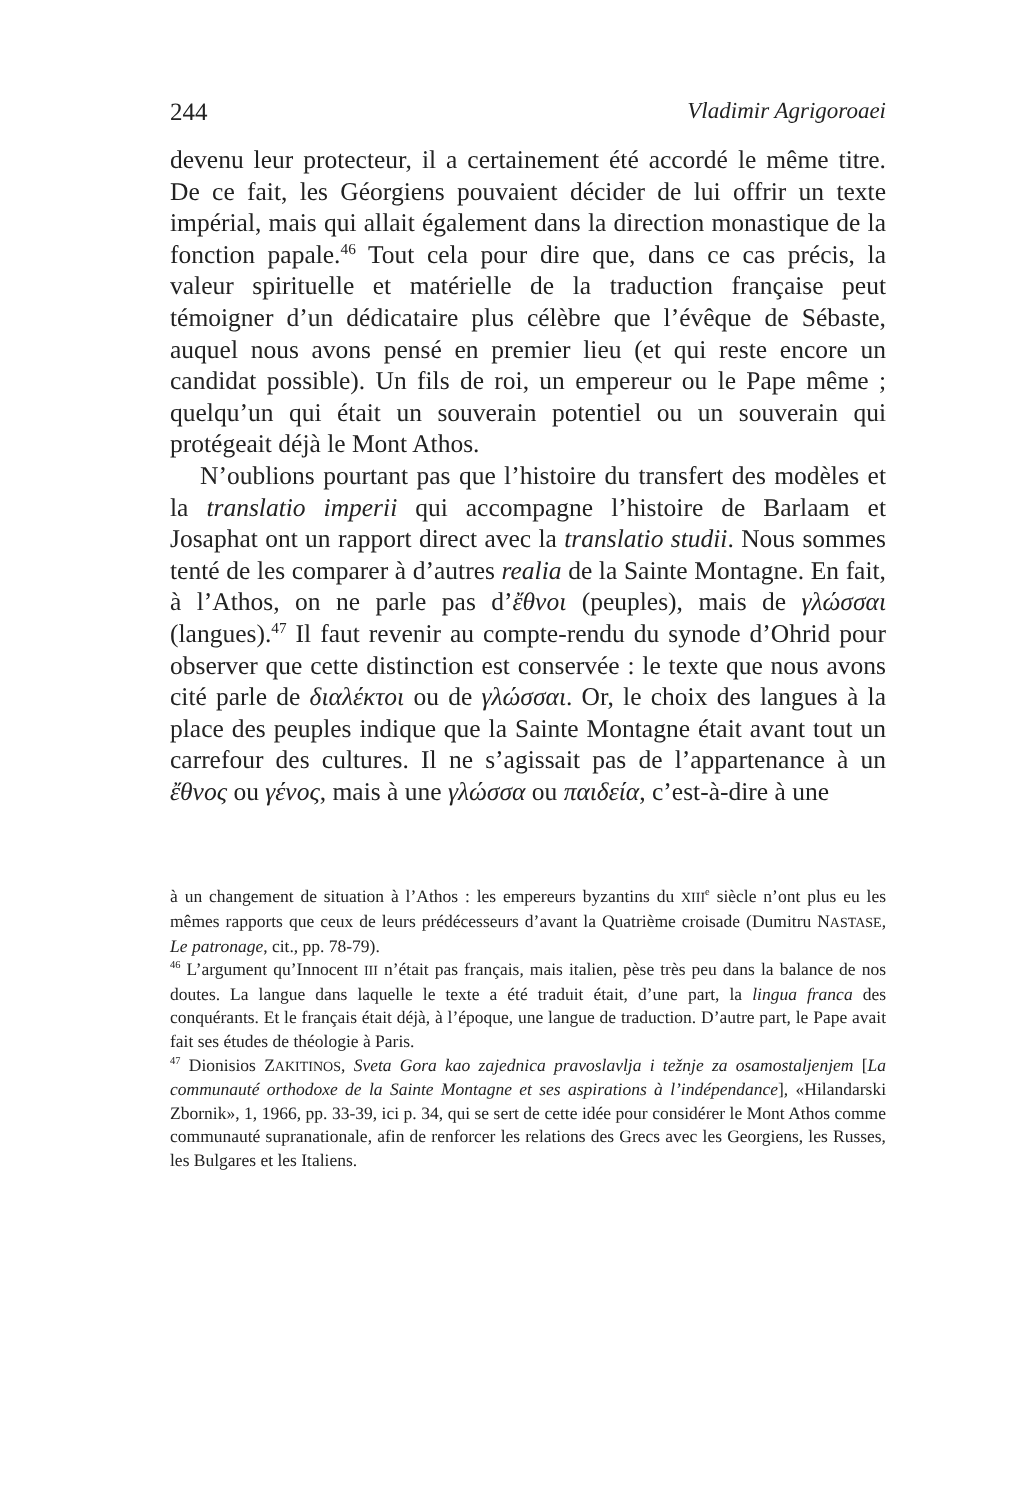244 Vladimir Agrigoroaei
devenu leur protecteur, il a certainement été accordé le même titre. De ce fait, les Géorgiens pouvaient décider de lui offrir un texte impérial, mais qui allait également dans la direction monastique de la fonction papale.<sup>46</sup> Tout cela pour dire que, dans ce cas précis, la valeur spirituelle et matérielle de la traduction française peut témoigner d’un dédicataire plus célèbre que l’évêque de Sébaste, auquel nous avons pensé en premier lieu (et qui reste encore un candidat possible). Un fils de roi, un empereur ou le Pape même ; quelqu’un qui était un souverain potentiel ou un souverain qui protégeait déjà le Mont Athos.
N’oublions pourtant pas que l’histoire du transfert des modèles et la translatio imperii qui accompagne l’histoire de Barlaam et Josaphat ont un rapport direct avec la translatio studii. Nous sommes tenté de les comparer à d’autres realia de la Sainte Montagne. En fait, à l’Athos, on ne parle pas d’ἔθνοι (peuples), mais de γλώσσαι (langues).<sup>47</sup> Il faut revenir au compte-rendu du synode d’Ohrid pour observer que cette distinction est conservée : le texte que nous avons cité parle de διαλέκτοι ou de γλώσσαι. Or, le choix des langues à la place des peuples indique que la Sainte Montagne était avant tout un carrefour des cultures. Il ne s’agissait pas de l’appartenance à un ἔθνος ou γένος, mais à une γλώσσα ou παιδεία, c’est-à-dire à une
à un changement de situation à l’Athos : les empereurs byzantins du XIII<sup>e</sup> siècle n’ont plus eu les mêmes rapports que ceux de leurs prédécesseurs d’avant la Quatrième croisade (Dumitru NASTASE, Le patronage, cit., pp. 78-79).
<sup>46</sup> L’argument qu’Innocent III n’était pas français, mais italien, pèse très peu dans la balance de nos doutes. La langue dans laquelle le texte a été traduit était, d’une part, la lingua franca des conquérants. Et le français était déjà, à l’époque, une langue de traduction. D’autre part, le Pape avait fait ses études de théologie à Paris.
<sup>47</sup> Dionisios ZAKITINOS, Sveta Gora kao zajednica pravoslavlja i težnje za osamostaljenjem [La communauté orthodoxe de la Sainte Montagne et ses aspirations à l’indépendance], «Hilandarski Zbornik», 1, 1966, pp. 33-39, ici p. 34, qui se sert de cette idée pour considérer le Mont Athos comme communauté supranationale, afin de renforcer les relations des Grecs avec les Georgiens, les Russes, les Bulgares et les Italiens.